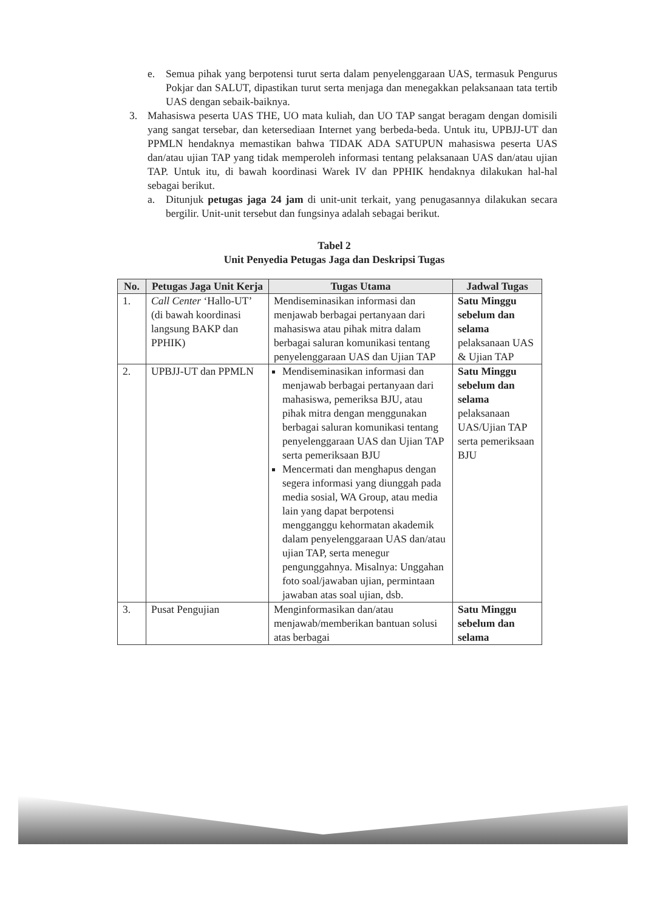e. Semua pihak yang berpotensi turut serta dalam penyelenggaraan UAS, termasuk Pengurus Pokjar dan SALUT, dipastikan turut serta menjaga dan menegakkan pelaksanaan tata tertib UAS dengan sebaik-baiknya.
3. Mahasiswa peserta UAS THE, UO mata kuliah, dan UO TAP sangat beragam dengan domisili yang sangat tersebar, dan ketersediaan Internet yang berbeda-beda. Untuk itu, UPBJJ-UT dan PPMLN hendaknya memastikan bahwa TIDAK ADA SATUPUN mahasiswa peserta UAS dan/atau ujian TAP yang tidak memperoleh informasi tentang pelaksanaan UAS dan/atau ujian TAP. Untuk itu, di bawah koordinasi Warek IV dan PPHIK hendaknya dilakukan hal-hal sebagai berikut.
a. Ditunjuk petugas jaga 24 jam di unit-unit terkait, yang penugasannya dilakukan secara bergilir. Unit-unit tersebut dan fungsinya adalah sebagai berikut.
Tabel 2
Unit Penyedia Petugas Jaga dan Deskripsi Tugas
| No. | Petugas Jaga Unit Kerja | Tugas Utama | Jadwal Tugas |
| --- | --- | --- | --- |
| 1. | Call Center ‘Hallo-UT’ (di bawah koordinasi langsung BAKP dan PPHIK) | Mendiseminasikan informasi dan menjawab berbagai pertanyaan dari mahasiswa atau pihak mitra dalam berbagai saluran komunikasi tentang penyelenggaraan UAS dan Ujian TAP | Satu Minggu sebelum dan selama pelaksanaan UAS & Ujian TAP |
| 2. | UPBJJ-UT dan PPMLN | Mendiseminasikan informasi dan menjawab berbagai pertanyaan dari mahasiswa, pemeriksa BJU, atau pihak mitra dengan menggunakan berbagai saluran komunikasi tentang penyelenggaraan UAS dan Ujian TAP serta pemeriksaan BJU Mencermati dan menghapus dengan segera informasi yang diunggah pada media sosial, WA Group, atau media lain yang dapat berpotensi mengganggu kehormatan akademik dalam penyelenggaraan UAS dan/atau ujian TAP, serta menegur pengunggahnya. Misalnya: Unggahan foto soal/jawaban ujian, permintaan jawaban atas soal ujian, dsb. | Satu Minggu sebelum dan selama pelaksanaan UAS/Ujian TAP serta pemeriksaan BJU |
| 3. | Pusat Pengujian | Menginformasikan dan/atau menjawab/memberikan bantuan solusi atas berbagai | Satu Minggu sebelum dan selama |